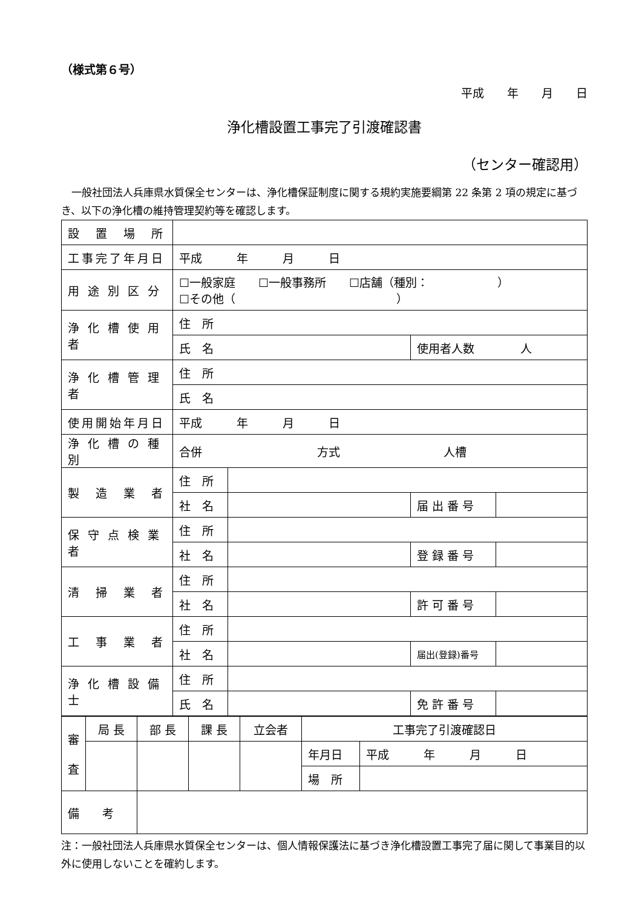（様式第６号）
平成　　年　　月　　日
浄化槽設置工事完了引渡確認書
（センター確認用）
　一般社団法人兵庫県水質保全センターは、浄化槽保証制度に関する規約実施要綱第 22 条第 2 項の規定に基づき、以下の浄化槽の維持管理契約等を確認します。
| 設 置 場 所 | | | | |
| 工事完了年月日 | 平成 年 月 日 | | | |
| 用 途 別 区 分 | ☐一般家庭 ☐一般事務所 ☐店舗（種別： ） ☐その他（ ） | | | |
| 浄 化 槽 使 用 者 | 住 所 | | | |
| | 氏 名 | | 使用者人数 人 | |
| 浄 化 槽 管 理 者 | 住 所 | | | |
| | 氏 名 | | | |
| 使用開始年月日 | 平成 年 月 日 | | | |
| 浄 化 槽 の 種 別 | 合併 方式 人槽 | | | |
| 製 造 業 者 | 住 所 | | | |
| | 社 名 | | 届 出 番 号 | |
| 保 守 点 検 業 者 | 住 所 | | | |
| | 社 名 | | 登 録 番 号 | |
| 清 掃 業 者 | 住 所 | | | |
| | 社 名 | | 許 可 番 号 | |
| 工 事 業 者 | 住 所 | | | |
| | 社 名 | | 届出(登録)番号 | |
| 浄 化 槽 設 備 士 | 住 所 | | | |
| | 氏 名 | | 免 許 番 号 | |
| 審 査 | 局 長 | 部 長 | 課 長 | 立会者 | 工事完了引渡確認日 | |
| | | | | | 年月日 | 平成 年 月 日 |
| | | | | | 場 所 | |
| 備 考 | | | | | | |
注：一般社団法人兵庫県水質保全センターは、個人情報保護法に基づき浄化槽設置工事完了届に関して事業目的以外に使用しないことを確約します。